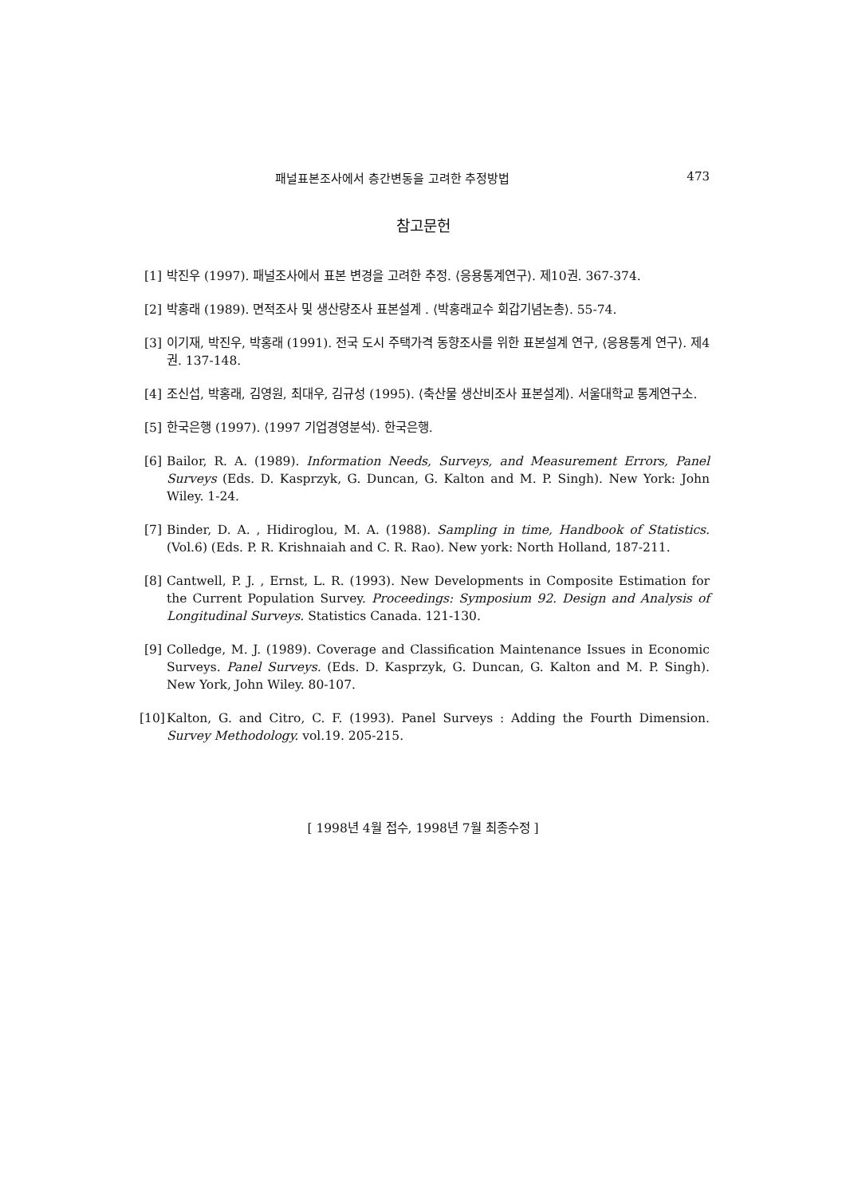패널표본조사에서 층간변동을 고려한 추정방법 473
참고문헌
[1] 박진우 (1997). 패널조사에서 표본 변경을 고려한 추정. ⟨응용통계연구⟩. 제10권. 367-374.
[2] 박홍래 (1989). 면적조사 및 생산량조사 표본설계 . ⟨박홍래교수 회갑기념논총⟩. 55-74.
[3] 이기재, 박진우, 박홍래 (1991). 전국 도시 주택가격 동향조사를 위한 표본설계 연구, ⟨응용통계 연구⟩. 제4권. 137-148.
[4] 조신섭, 박홍래, 김영원, 최대우, 김규성 (1995). ⟨축산물 생산비조사 표본설계⟩. 서울대학교 통계연구소.
[5] 한국은행 (1997). ⟨1997 기업경영분석⟩. 한국은행.
[6] Bailor, R. A. (1989). Information Needs, Surveys, and Measurement Errors, Panel Surveys (Eds. D. Kasprzyk, G. Duncan, G. Kalton and M. P. Singh). New York: John Wiley. 1-24.
[7] Binder, D. A. , Hidiroglou, M. A. (1988). Sampling in time, Handbook of Statistics. (Vol.6) (Eds. P. R. Krishnaiah and C. R. Rao). New york: North Holland, 187-211.
[8] Cantwell, P. J. , Ernst, L. R. (1993). New Developments in Composite Estimation for the Current Population Survey. Proceedings: Symposium 92. Design and Analysis of Longitudinal Surveys. Statistics Canada. 121-130.
[9] Colledge, M. J. (1989). Coverage and Classification Maintenance Issues in Economic Surveys. Panel Surveys. (Eds. D. Kasprzyk, G. Duncan, G. Kalton and M. P. Singh). New York, John Wiley. 80-107.
[10] Kalton, G. and Citro, C. F. (1993). Panel Surveys : Adding the Fourth Dimension. Survey Methodology. vol.19. 205-215.
[ 1998년 4월 접수, 1998년 7월 최종수정 ]